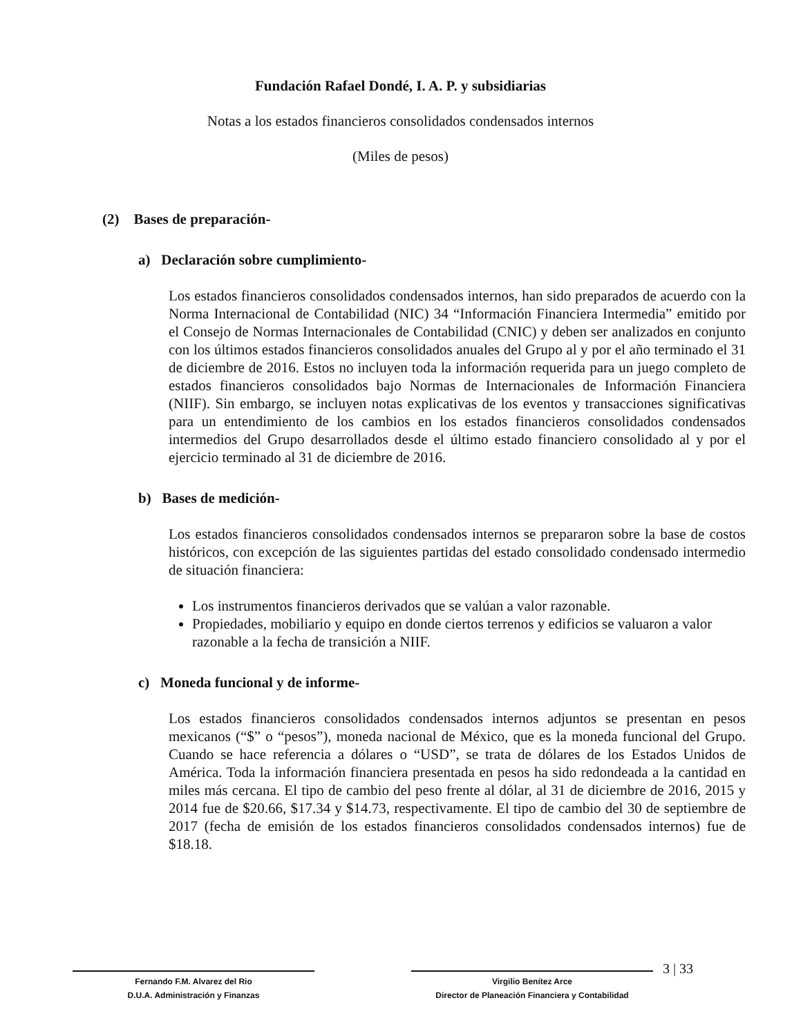Fundación Rafael Dondé, I. A. P. y subsidiarias
Notas a los estados financieros consolidados condensados internos
(Miles de pesos)
(2) Bases de preparación-
a) Declaración sobre cumplimiento-
Los estados financieros consolidados condensados internos, han sido preparados de acuerdo con la Norma Internacional de Contabilidad (NIC) 34 “Información Financiera Intermedia” emitido por el Consejo de Normas Internacionales de Contabilidad (CNIC) y deben ser analizados en conjunto con los últimos estados financieros consolidados anuales del Grupo al y por el año terminado el 31 de diciembre de 2016. Estos no incluyen toda la información requerida para un juego completo de estados financieros consolidados bajo Normas de Internacionales de Información Financiera (NIIF). Sin embargo, se incluyen notas explicativas de los eventos y transacciones significativas para un entendimiento de los cambios en los estados financieros consolidados condensados intermedios del Grupo desarrollados desde el último estado financiero consolidado al y por el ejercicio terminado al 31 de diciembre de 2016.
b) Bases de medición-
Los estados financieros consolidados condensados internos se prepararon sobre la base de costos históricos, con excepción de las siguientes partidas del estado consolidado condensado intermedio de situación financiera:
Los instrumentos financieros derivados que se valúan a valor razonable.
Propiedades, mobiliario y equipo en donde ciertos terrenos y edificios se valuaron a valor razonable a la fecha de transición a NIIF.
c) Moneda funcional y de informe-
Los estados financieros consolidados condensados internos adjuntos se presentan en pesos mexicanos (“$” o “pesos”), moneda nacional de México, que es la moneda funcional del Grupo. Cuando se hace referencia a dólares o “USD”, se trata de dólares de los Estados Unidos de América. Toda la información financiera presentada en pesos ha sido redondeada a la cantidad en miles más cercana. El tipo de cambio del peso frente al dólar, al 31 de diciembre de 2016, 2015 y 2014 fue de $20.66, $17.34 y $14.73, respectivamente. El tipo de cambio del 30 de septiembre de 2017 (fecha de emisión de los estados financieros consolidados condensados internos) fue de $18.18.
Fernando F.M. Alvarez del Rio
D.U.A. Administración y Finanzas
Virgilio Benítez Arce
Director de Planeación Financiera y Contabilidad
3 | 33